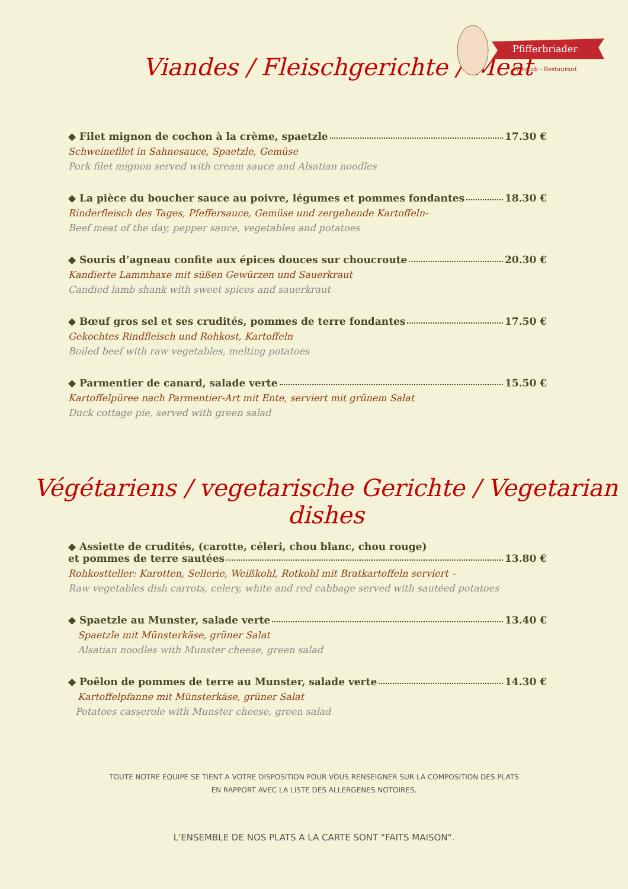Pfifferbriader
Winstub - Restaurant
Viandes / Fleischgerichte / Meat
◆ Filet mignon de cochon à la crème, spaetzle 17.30 €
Schweinefilet in Sahnesauce, Spaetzle, Gemüse
Pork filet mignon served with cream sauce and Alsatian noodles
◆ La pièce du boucher sauce au poivre, légumes et pommes fondantes 18.30 €
Rinderfleisch des Tages, Pfeffersauce, Gemüse und zergehende Kartoffeln-
Beef meat of the day, pepper sauce, vegetables and potatoes
◆ Souris d’agneau confite aux épices douces sur choucroute 20.30 €
Kandierte Lammhaxe mit süßen Gewürzen und Sauerkraut
Candied lamb shank with sweet spices and sauerkraut
◆ Bœuf gros sel et ses crudités, pommes de terre fondantes 17.50 €
Gekochtes Rindfleisch und Rohkost, Kartoffeln
Boiled beef with raw vegetables, melting potatoes
◆ Parmentier de canard, salade verte 15.50 €
Kartoffelpüree nach Parmentier-Art mit Ente, serviert mit grünem Salat
Duck cottage pie, served with green salad
Végétariens / vegetarische Gerichte / Vegetarian dishes
◆ Assiette de crudités, (carotte, céleri, chou blanc, chou rouge)
et pommes de terre sautées 13.80 €
Rohkostteller: Karotten, Sellerie, Weißkohl, Rotkohl mit Bratkartoffeln serviert –
Raw vegetables dish carrots, celery, white and red cabbage served with sautéed potatoes
◆ Spaetzle au Munster, salade verte 13.40 €
Spaetzle mit Münsterkäse, grüner Salat
Alsatian noodles with Munster cheese, green salad
◆ Poêlon de pommes de terre au Munster, salade verte 14.30 €
Kartoffelpfanne mit Münsterkäse, grüner Salat
Potatoes casserole with Munster cheese, green salad
TOUTE NOTRE EQUIPE SE TIENT A VOTRE DISPOSITION POUR VOUS RENSEIGNER SUR LA COMPOSITION DES PLATS
EN RAPPORT AVEC LA LISTE DES ALLERGENES NOTOIRES.
L'ENSEMBLE DE NOS PLATS A LA CARTE SONT "FAITS MAISON".